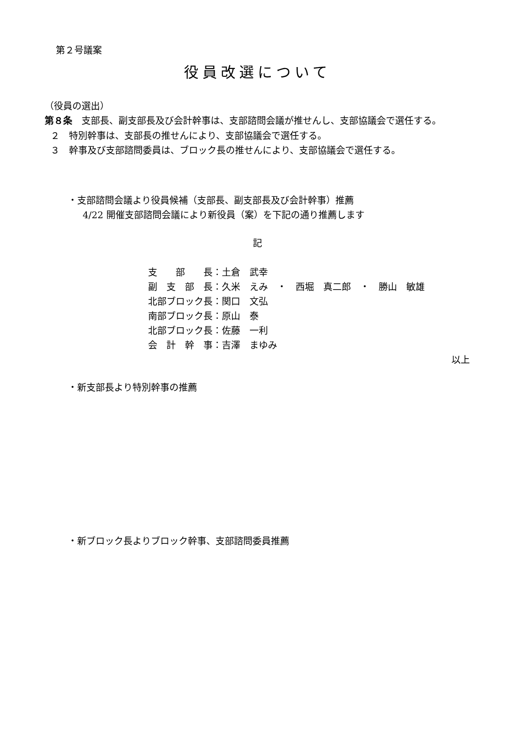第２号議案
役員改選について
（役員の選出）
第８条　支部長、副支部長及び会計幹事は、支部諮問会議が推せんし、支部協議会で選任する。
２　特別幹事は、支部長の推せんにより、支部協議会で選任する。
３　幹事及び支部諮問委員は、ブロック長の推せんにより、支部協議会で選任する。
・支部諮問会議より役員候補（支部長、副支部長及び会計幹事）推薦
4/22 開催支部諮問会議により新役員（案）を下記の通り推薦します
記
| 支 部 長： | 土倉 武幸 |
| 副 支 部 長： | 久米 えみ ・ 西堀 真二郎 ・ 勝山 敏雄 |
| 北部ブロック長： | 関口 文弘 |
| 南部ブロック長： | 原山 泰 |
| 北部ブロック長： | 佐藤 一利 |
| 会 計 幹 事： | 吉澤 まゆみ |
以上
・新支部長より特別幹事の推薦
・新ブロック長よりブロック幹事、支部諮問委員推薦